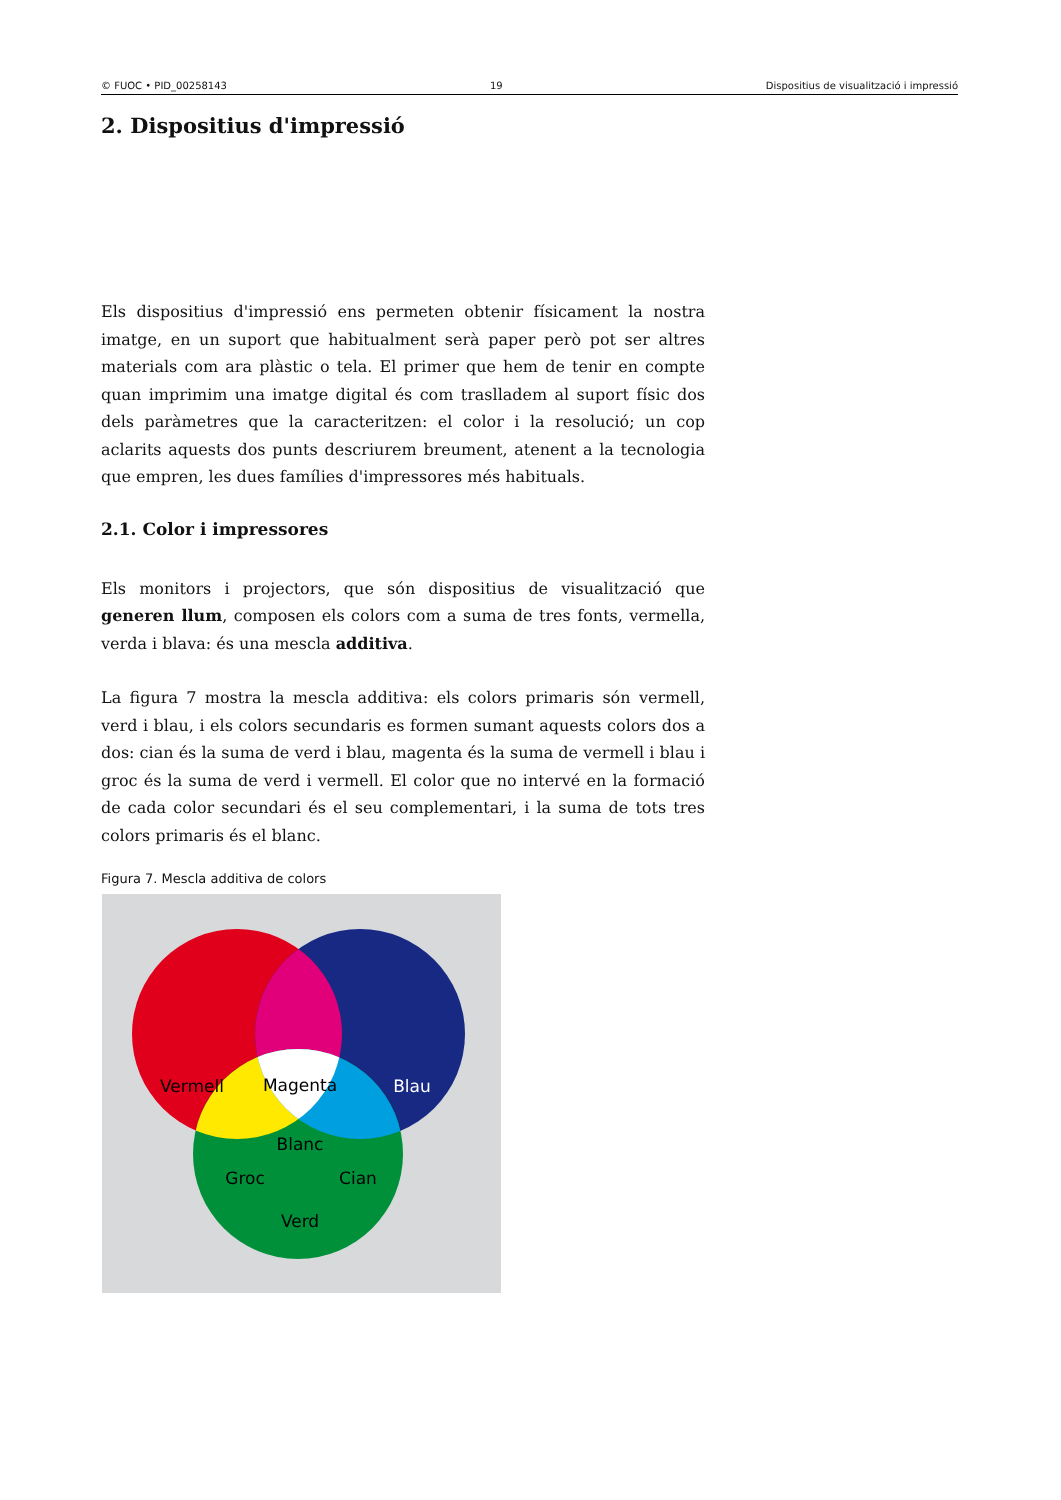© FUOC • PID_00258143 19 Dispositius de visualització i impressió
2. Dispositius d'impressió
Els dispositius d'impressió ens permeten obtenir físicament la nostra imatge, en un suport que habitualment serà paper però pot ser altres materials com ara plàstic o tela. El primer que hem de tenir en compte quan imprimim una imatge digital és com traslladem al suport físic dos dels paràmetres que la caracteritzen: el color i la resolució; un cop aclarits aquests dos punts descriurem breument, atenent a la tecnologia que empren, les dues famílies d'impressores més habituals.
2.1. Color i impressores
Els monitors i projectors, que són dispositius de visualització que generen llum, composen els colors com a suma de tres fonts, vermella, verda i blava: és una mescla additiva.
La figura 7 mostra la mescla additiva: els colors primaris són vermell, verd i blau, i els colors secundaris es formen sumant aquests colors dos a dos: cian és la suma de verd i blau, magenta és la suma de vermell i blau i groc és la suma de verd i vermell. El color que no intervé en la formació de cada color secundari és el seu complementari, i la suma de tots tres colors primaris és el blanc.
Figura 7. Mescla additiva de colors
Vermell
Magenta
Blau
Blanc
Groc
Cian
Verd